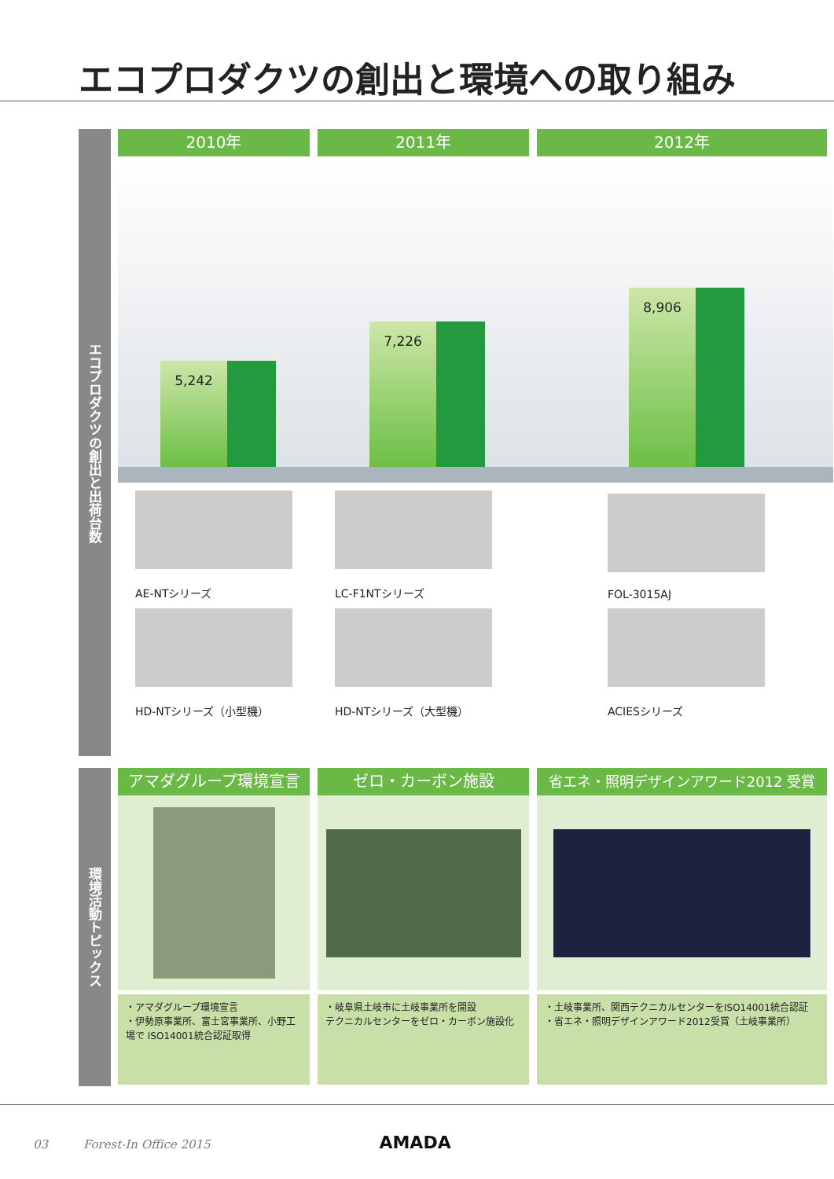エコプロダクツの創出と環境への取り組み
エコプロダクツの創出と出荷台数
2010年 2011年 2012年
5,242 7,226 8,906
AE-NTシリーズ
HD-NTシリーズ（小型機）
LC-F1NTシリーズ
HD-NTシリーズ（大型機）
FOL-3015AJ
ACIESシリーズ
環境活動トピックス
アマダグループ環境宣言
・アマダグループ環境宣言
・伊勢原事業所、富士宮事業所、小野工場で ISO14001統合認証取得
ゼロ・カーボン施設
・岐阜県土岐市に土岐事業所を開設
テクニカルセンターをゼロ・カーボン施設化
省エネ・照明デザインアワード2012 受賞
・土岐事業所、関西テクニカルセンターをISO14001統合認証
・省エネ・照明デザインアワード2012受賞（土岐事業所）
03 Forest-In Office 2015 AMADA